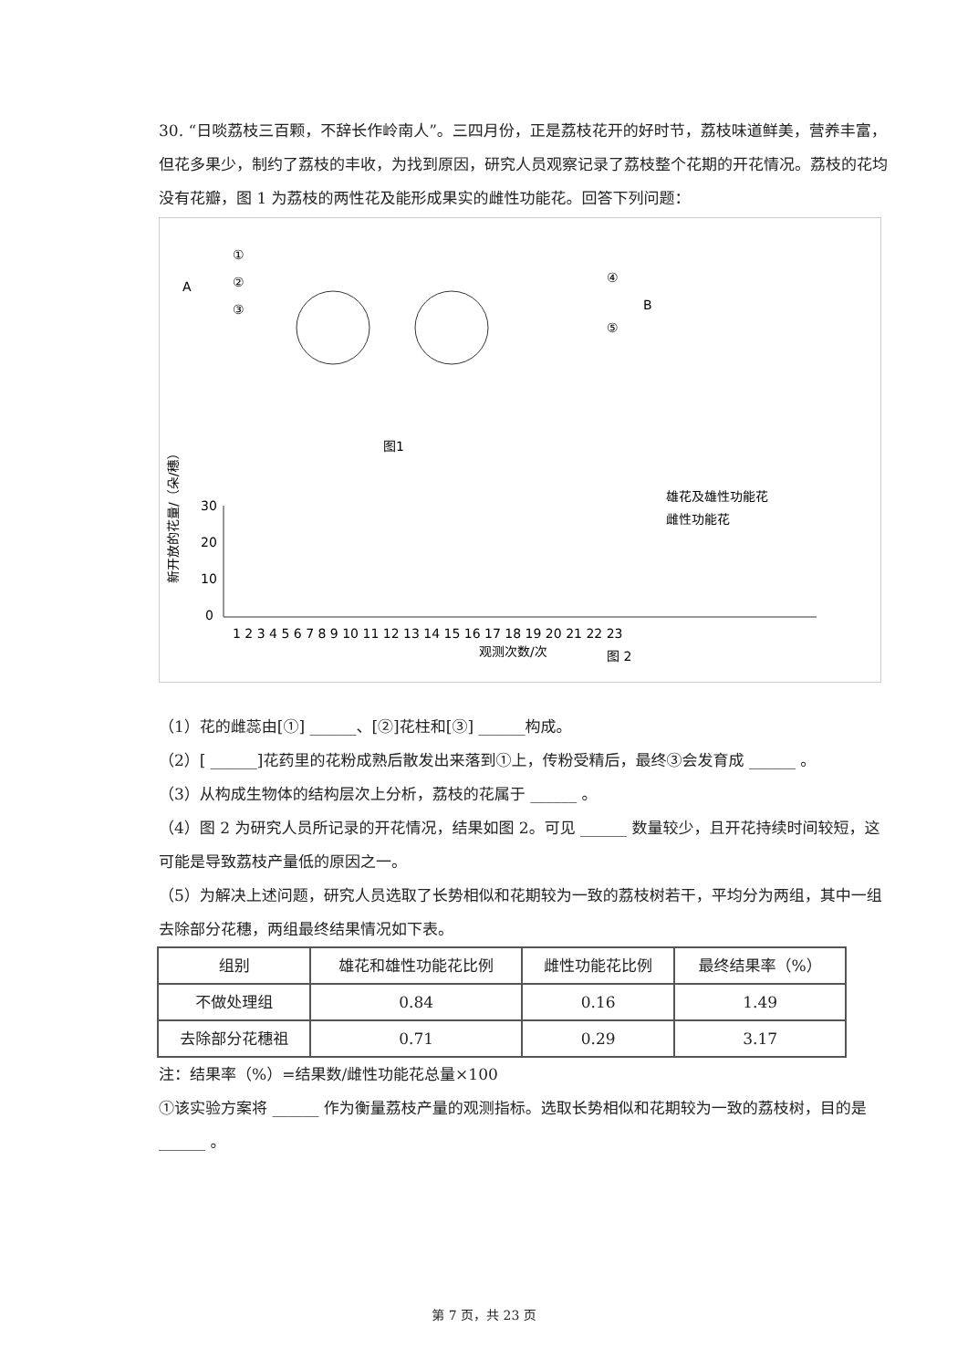30. “日啖荔枝三百颗，不辞长作岭南人”。三四月份，正是荔枝花开的好时节，荔枝味道鲜美，营养丰富，但花多果少，制约了荔枝的丰收，为找到原因，研究人员观察记录了荔枝整个花期的开花情况。荔枝的花均没有花瓣，图 1 为荔枝的两性花及能形成果实的雌性功能花。回答下列问题：
A
①
②
③
④
⑤
B
图1
雄花及雄性功能花
雌性功能花
观测次数/次
图 2
新开放的花量/（朵/穗）
30
20
10
0
1 2 3 4 5 6 7 8 9 10 11 12 13 14 15 16 17 18 19 20 21 22 23
（1）花的雌蕊由[①] ______、[②]花柱和[③] ______构成。
（2）[ ______]花药里的花粉成熟后散发出来落到①上，传粉受精后，最终③会发育成 ______ 。
（3）从构成生物体的结构层次上分析，荔枝的花属于 ______ 。
（4）图 2 为研究人员所记录的开花情况，结果如图 2。可见 ______ 数量较少，且开花持续时间较短，这可能是导致荔枝产量低的原因之一。
（5）为解决上述问题，研究人员选取了长势相似和花期较为一致的荔枝树若干，平均分为两组，其中一组去除部分花穗，两组最终结果情况如下表。
| 组别 | 雄花和雄性功能花比例 | 雌性功能花比例 | 最终结果率（%） |
| 不做处理组 | 0.84 | 0.16 | 1.49 |
| 去除部分花穗祖 | 0.71 | 0.29 | 3.17 |
注：结果率（%）=结果数/雌性功能花总量×100
①该实验方案将 ______ 作为衡量荔枝产量的观测指标。选取长势相似和花期较为一致的荔枝树，目的是 ______ 。
第 7 页，共 23 页